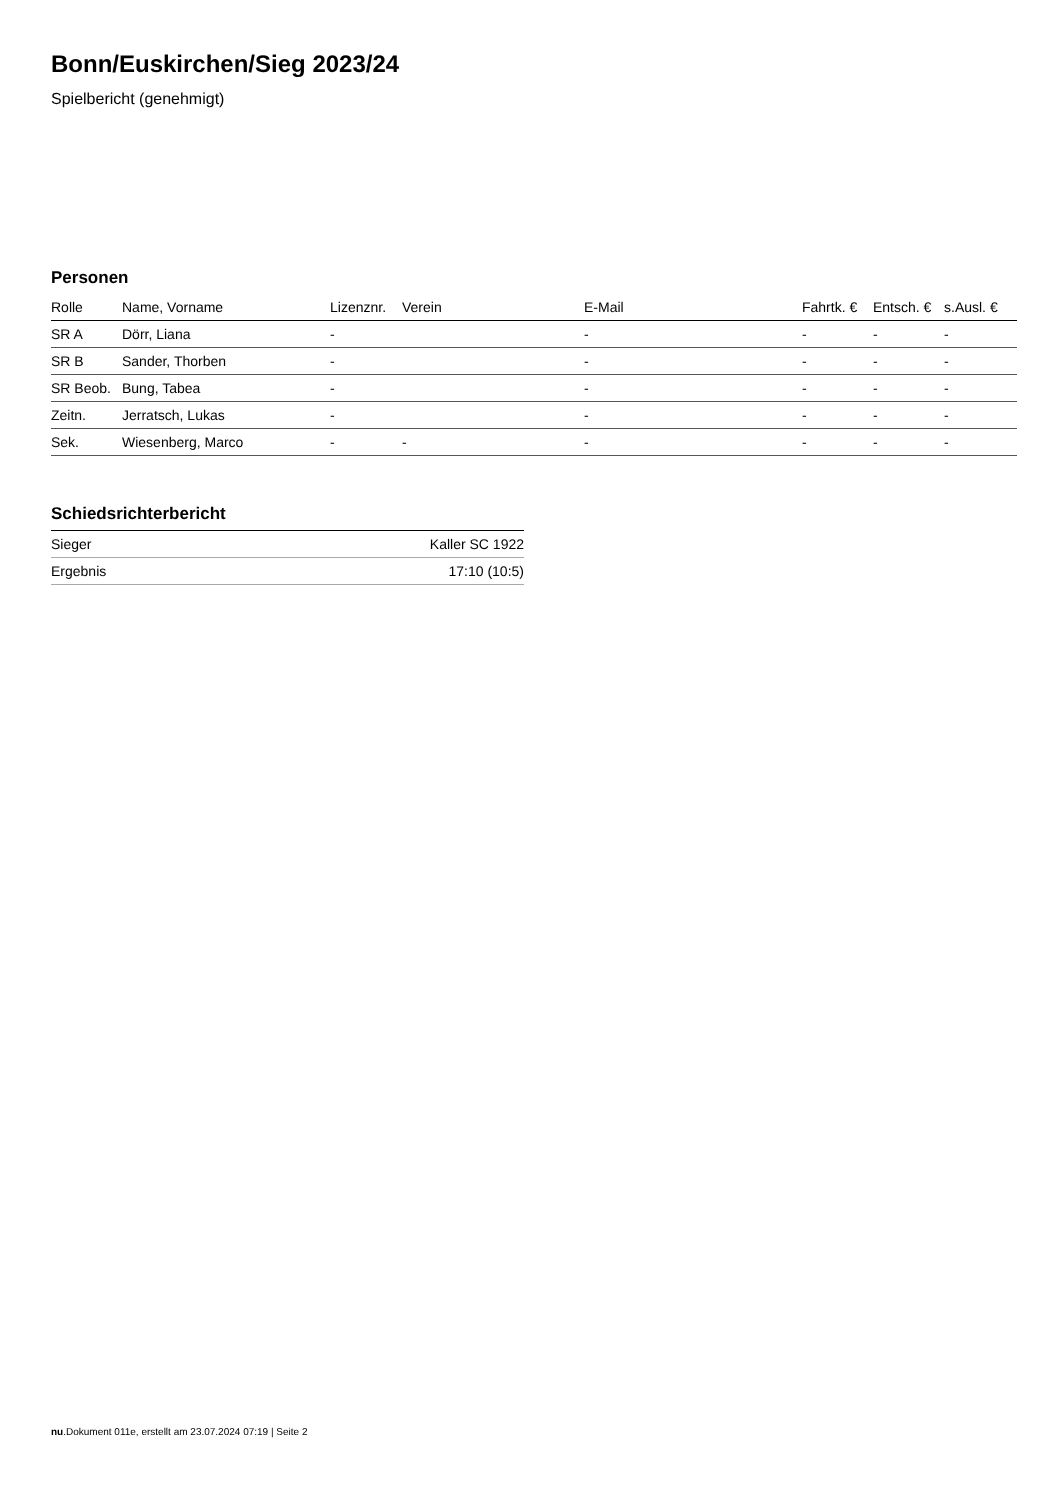Bonn/Euskirchen/Sieg 2023/24
Spielbericht (genehmigt)
Personen
| Rolle | Name, Vorname | Lizenznr. | Verein | E-Mail | Fahrtk. € | Entsch. € | s.Ausl. € |
| --- | --- | --- | --- | --- | --- | --- | --- |
| SR A | Dörr, Liana | - | | - | - | - | - |
| SR B | Sander, Thorben | - | | - | - | - | - |
| SR Beob. | Bung, Tabea | - | | - | - | - | - |
| Zeitn. | Jerratsch, Lukas | - | | - | - | - | - |
| Sek. | Wiesenberg, Marco | - | - | - | - | - | - |
Schiedsrichterbericht
| Sieger | Kaller SC 1922 |
| Ergebnis | 17:10 (10:5) |
nu.Dokument 011e, erstellt am 23.07.2024 07:19 | Seite 2